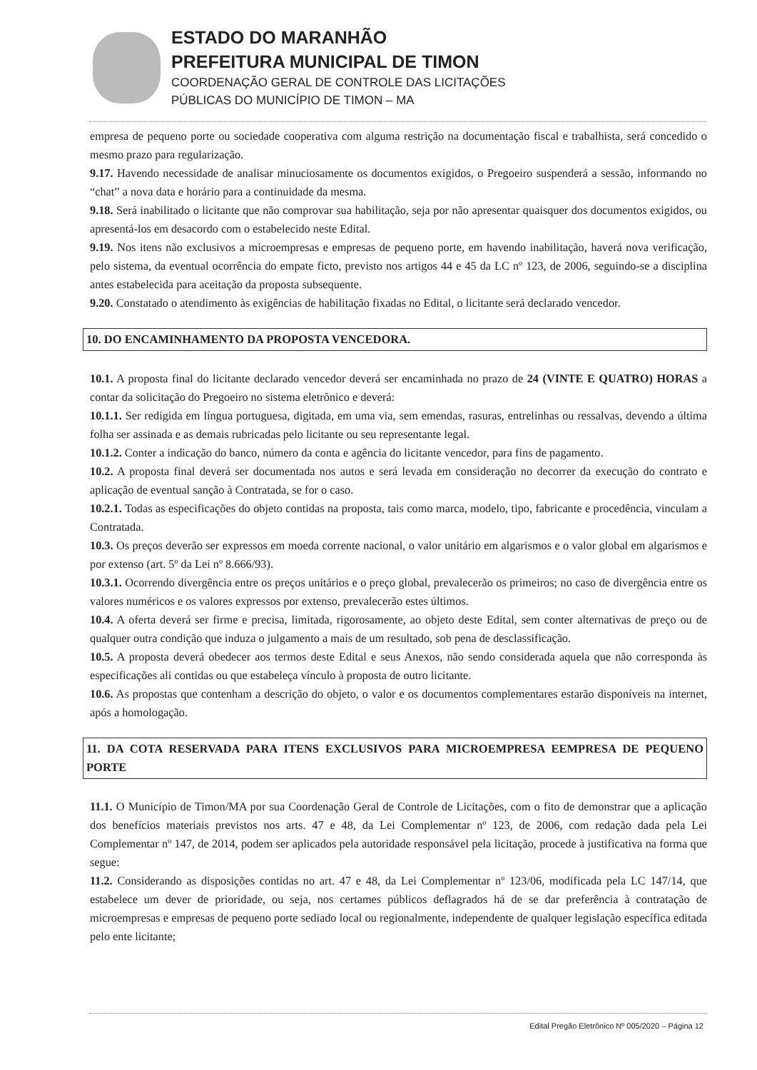ESTADO DO MARANHÃO
PREFEITURA MUNICIPAL DE TIMON
COORDENAÇÃO GERAL DE CONTROLE DAS LICITAÇÕES
PÚBLICAS DO MUNICÍPIO DE TIMON – MA
empresa de pequeno porte ou sociedade cooperativa com alguma restrição na documentação fiscal e trabalhista, será concedido o mesmo prazo para regularização.
9.17. Havendo necessidade de analisar minuciosamente os documentos exigidos, o Pregoeiro suspenderá a sessão, informando no “chat” a nova data e horário para a continuidade da mesma.
9.18. Será inabilitado o licitante que não comprovar sua habilitação, seja por não apresentar quaisquer dos documentos exigidos, ou apresentá-los em desacordo com o estabelecido neste Edital.
9.19. Nos itens não exclusivos a microempresas e empresas de pequeno porte, em havendo inabilitação, haverá nova verificação, pelo sistema, da eventual ocorrência do empate ficto, previsto nos artigos 44 e 45 da LC nº 123, de 2006, seguindo-se a disciplina antes estabelecida para aceitação da proposta subsequente.
9.20. Constatado o atendimento às exigências de habilitação fixadas no Edital, o licitante será declarado vencedor.
10. DO ENCAMINHAMENTO DA PROPOSTA VENCEDORA.
10.1. A proposta final do licitante declarado vencedor deverá ser encaminhada no prazo de 24 (VINTE E QUATRO) HORAS a contar da solicitação do Pregoeiro no sistema eletrônico e deverá:
10.1.1. Ser redigida em língua portuguesa, digitada, em uma via, sem emendas, rasuras, entrelinhas ou ressalvas, devendo a última folha ser assinada e as demais rubricadas pelo licitante ou seu representante legal.
10.1.2. Conter a indicação do banco, número da conta e agência do licitante vencedor, para fins de pagamento.
10.2. A proposta final deverá ser documentada nos autos e será levada em consideração no decorrer da execução do contrato e aplicação de eventual sanção à Contratada, se for o caso.
10.2.1. Todas as especificações do objeto contidas na proposta, tais como marca, modelo, tipo, fabricante e procedência, vinculam a Contratada.
10.3. Os preços deverão ser expressos em moeda corrente nacional, o valor unitário em algarismos e o valor global em algarismos e por extenso (art. 5º da Lei nº 8.666/93).
10.3.1. Ocorrendo divergência entre os preços unitários e o preço global, prevalecerão os primeiros; no caso de divergência entre os valores numéricos e os valores expressos por extenso, prevalecerão estes últimos.
10.4. A oferta deverá ser firme e precisa, limitada, rigorosamente, ao objeto deste Edital, sem conter alternativas de preço ou de qualquer outra condição que induza o julgamento a mais de um resultado, sob pena de desclassificação.
10.5. A proposta deverá obedecer aos termos deste Edital e seus Anexos, não sendo considerada aquela que não corresponda às especificações ali contidas ou que estabeleça vínculo à proposta de outro licitante.
10.6. As propostas que contenham a descrição do objeto, o valor e os documentos complementares estarão disponíveis na internet, após a homologação.
11. DA COTA RESERVADA PARA ITENS EXCLUSIVOS PARA MICROEMPRESA EEMPRESA DE PEQUENO PORTE
11.1. O Município de Timon/MA por sua Coordenação Geral de Controle de Licitações, com o fito de demonstrar que a aplicação dos benefícios materiais previstos nos arts. 47 e 48, da Lei Complementar nº 123, de 2006, com redação dada pela Lei Complementar nº 147, de 2014, podem ser aplicados pela autoridade responsável pela licitação, procede à justificativa na forma que segue:
11.2. Considerando as disposições contidas no art. 47 e 48, da Lei Complementar nº 123/06, modificada pela LC 147/14, que estabelece um dever de prioridade, ou seja, nos certames públicos deflagrados há de se dar preferência à contratação de microempresas e empresas de pequeno porte sediado local ou regionalmente, independente de qualquer legislação específica editada pelo ente licitante;
Edital Pregão Eletrônico Nº 005/2020 – Página 12